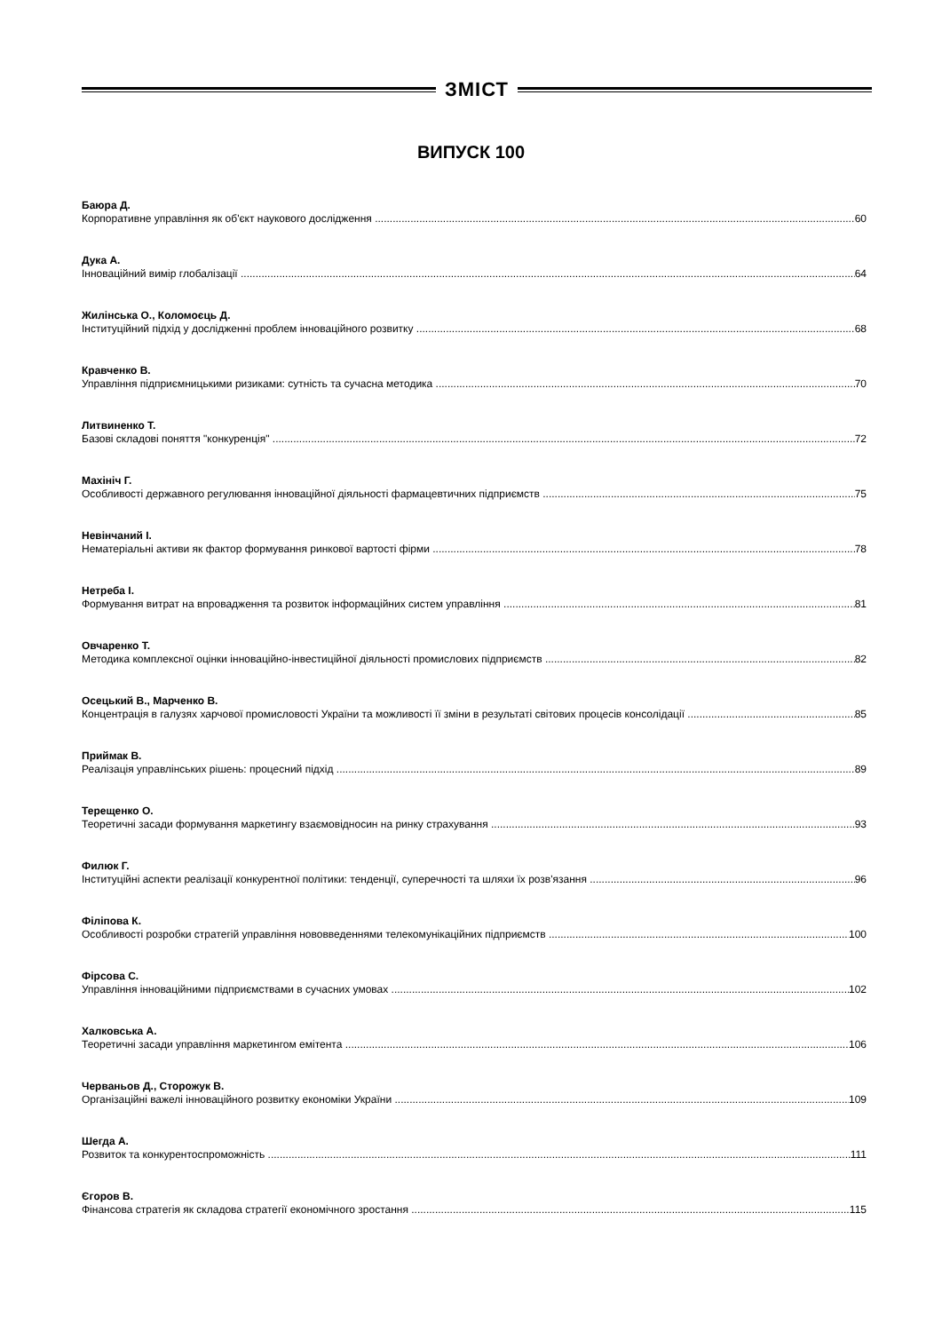ЗМІСТ
ВИПУСК 100
Баюра Д.
Корпоративне управління як об'єкт наукового дослідження 60
Дука А.
Інноваційний вимір глобалізації 64
Жилінська О., Коломоєць Д.
Інституційний підхід у дослідженні проблем інноваційного розвитку 68
Кравченко В.
Управління підприємницькими ризиками: сутність та сучасна методика 70
Литвиненко Т.
Базові складові поняття "конкуренція" 72
Махініч Г.
Особливості державного регулювання інноваційної діяльності фармацевтичних підприємств 75
Невінчаний І.
Нематеріальні активи як фактор формування ринкової вартості фірми 78
Нетреба І.
Формування витрат на впровадження та розвиток інформаційних систем управління 81
Овчаренко Т.
Методика комплексної оцінки інноваційно-інвестиційної діяльності промислових підприємств 82
Осецький В., Марченко В.
Концентрація в галузях харчової промисловості України та можливості її зміни в результаті світових процесів консолідації 85
Приймак В.
Реалізація управлінських рішень: процесний підхід 89
Терещенко О.
Теоретичні засади формування маркетингу взаємовідносин на ринку страхування 93
Филюк Г.
Інституційні аспекти реалізації конкурентної політики: тенденції, суперечності та шляхи їх розв'язання 96
Філіпова К.
Особливості розробки стратегій управління нововведеннями телекомунікаційних підприємств 100
Фірсова С.
Управління інноваційними підприємствами в сучасних умовах 102
Халковська А.
Теоретичні засади управління маркетингом емітента 106
Черваньов Д., Сторожук В.
Організаційні важелі інноваційного розвитку економіки України 109
Шегда А.
Розвиток та конкурентоспроможність 111
Єгоров В.
Фінансова стратегія як складова стратегії економічного зростання 115